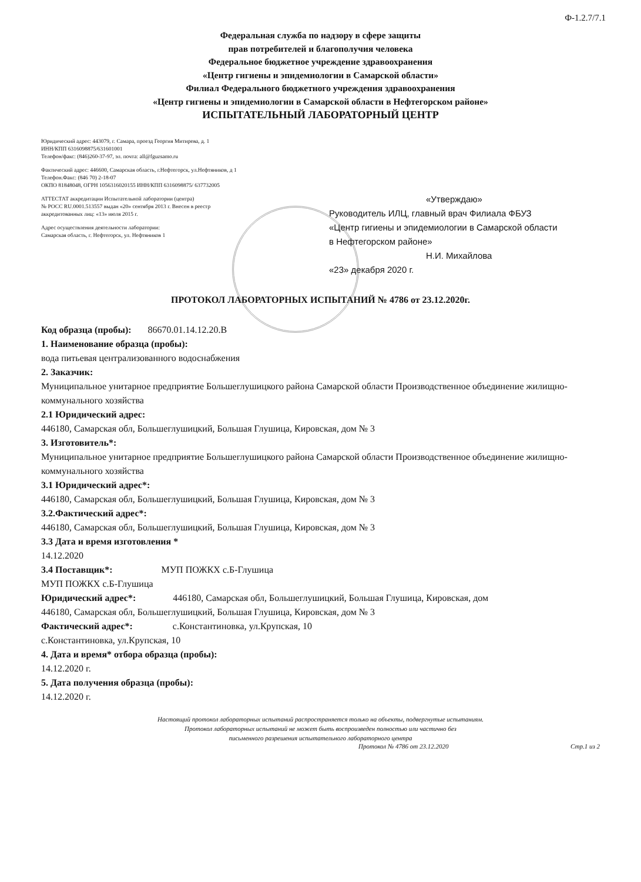Ф-1.2.7/7.1
Федеральная служба по надзору в сфере защиты
прав потребителей и благополучия человека
Федеральное бюджетное учреждение здравоохранения
«Центр гигиены и эпидемиологии в Самарской области»
Филиал Федерального бюджетного учреждения здравоохранения
«Центр гигиены и эпидемиологии в Самарской области в Нефтегорском районе»
ИСПЫТАТЕЛЬНЫЙ ЛАБОРАТОРНЫЙ ЦЕНТР
Юридический адрес: 443079, г. Самара, проезд Георгия Митирева, д. 1
ИНН/КПП 6316098875/631601001
Телефон/факс: (846)260-37-97, эл. почта: all@fguzsamo.ru
Фактический адрес: 446600, Самарская область, г.Нефтегорск, ул.Нефтяников, д 1
Телефон.Факс: (846 70) 2-18-07
ОКПО 81848048, ОГРН 1056316020155 ИНН/КПП 6316098875/ 637732005
АТТЕСТАТ аккредитации Испытательной лаборатории (центра)
№ РОСС RU.0001.513557 выдан «20» сентября 2013 г. Внесен в реестр
аккредитованных лиц: «13» июля 2015 г.
Адрес осуществления деятельности лаборатории:
Самарская область, г. Нефтегорск, ул. Нефтяников 1
«Утверждаю»
Руководитель ИЛЦ, главный врач Филиала ФБУЗ
«Центр гигиены и эпидемиологии в Самарской области
в Нефтегорском районе»
Н.И. Михайлова
«23» декабря 2020 г.
ПРОТОКОЛ ЛАБОРАТОРНЫХ ИСПЫТАНИЙ № 4786 от 23.12.2020г.
Код образца (пробы): 86670.01.14.12.20.В
1. Наименование образца (пробы):
вода питьевая централизованного водоснабжения
2. Заказчик:
Муниципальное унитарное предприятие Большеглушицкого района Самарской области Производственное объединение жилищно-коммунального хозяйства
2.1 Юридический адрес:
446180, Самарская обл, Большеглушицкий, Большая Глушица, Кировская, дом № 3
3. Изготовитель*:
Муниципальное унитарное предприятие Большеглушицкого района Самарской области Производственное объединение жилищно-коммунального хозяйства
3.1 Юридический адрес*:
446180, Самарская обл, Большеглушицкий, Большая Глушица, Кировская, дом № 3
3.2.Фактический адрес*:
446180, Самарская обл, Большеглушицкий, Большая Глушица, Кировская, дом № 3
3.3 Дата и время изготовления *
14.12.2020
3.4 Поставщик*: МУП ПОЖКХ с.Б-Глушица
МУП ПОЖКХ с.Б-Глушица
Юридический адрес*: 446180, Самарская обл, Большеглушицкий, Большая Глушица, Кировская, дом
446180, Самарская обл, Большеглушицкий, Большая Глушица, Кировская, дом № 3
Фактический адрес*: с.Константиновка, ул.Крупская, 10
с.Константиновка, ул.Крупская, 10
4. Дата и время* отбора образца (пробы):
14.12.2020 г.
5. Дата получения образца (пробы):
14.12.2020 г.
Настоящий протокол лабораторных испытаний распространяется только на объекты, подвергнутые испытаниям.
Протокол лабораторных испытаний не может быть воспроизведен полностью или частично без
письменного разрешения испытательного лабораторного центра
Протокол № 4786 от 23.12.2020 Стр.1 из 2